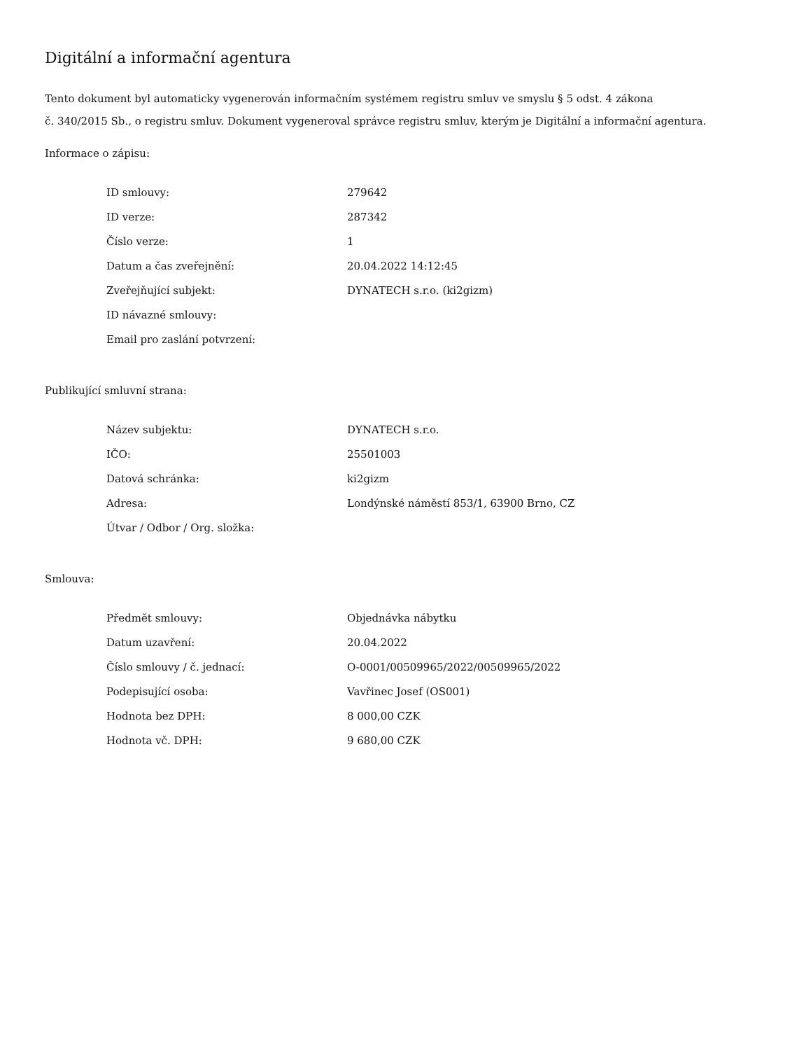Digitální a informační agentura
Tento dokument byl automaticky vygenerován informačním systémem registru smluv ve smyslu § 5 odst. 4 zákona
č. 340/2015 Sb., o registru smluv. Dokument vygeneroval správce registru smluv, kterým je Digitální a informační agentura.
Informace o zápisu:
| ID smlouvy: | 279642 |
| ID verze: | 287342 |
| Číslo verze: | 1 |
| Datum a čas zveřejnění: | 20.04.2022 14:12:45 |
| Zveřejňující subjekt: | DYNATECH s.r.o. (ki2gizm) |
| ID návazné smlouvy: | |
| Email pro zaslání potvrzení: | |
Publikující smluvní strana:
| Název subjektu: | DYNATECH s.r.o. |
| IČO: | 25501003 |
| Datová schránka: | ki2gizm |
| Adresa: | Londýnské náměstí 853/1, 63900 Brno, CZ |
| Útvar / Odbor / Org. složka: | |
Smlouva:
| Předmět smlouvy: | Objednávka nábytku |
| Datum uzavření: | 20.04.2022 |
| Číslo smlouvy / č. jednací: | O-0001/00509965/2022/00509965/2022 |
| Podepisující osoba: | Vavřinec Josef (OS001) |
| Hodnota bez DPH: | 8 000,00 CZK |
| Hodnota vč. DPH: | 9 680,00 CZK |